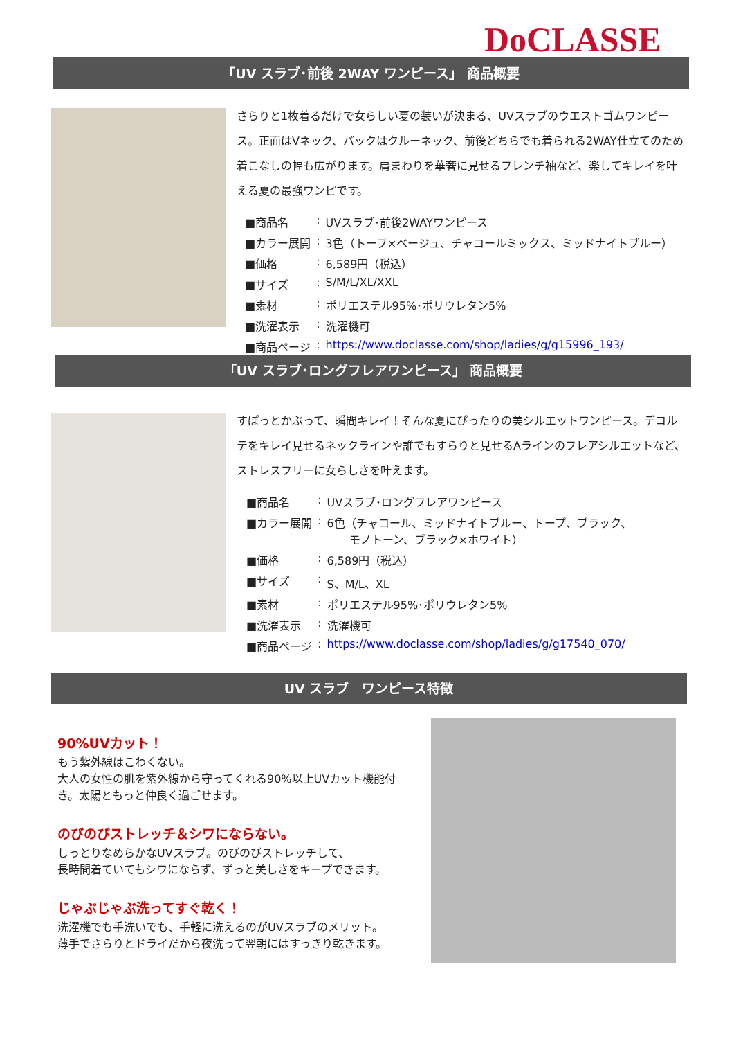DoCLASSE
「UV スラブ･前後 2WAY ワンピース」 商品概要
さらりと1枚着るだけで女らしい夏の装いが決まる、UVスラブのウエストゴムワンピース。正面はVネック、バックはクルーネック、前後どちらでも着られる2WAY仕立てのため着こなしの幅も広がります。肩まわりを華奢に見せるフレンチ袖など、楽してキレイを叶える夏の最強ワンピです。
| ■商品名 | : | UVスラブ･前後2WAYワンピース |
| ■カラー展開 | : | 3色（トープ×ベージュ、チャコールミックス、ミッドナイトブルー） |
| ■価格 | : | 6,589円（税込） |
| ■サイズ | : | S/M/L/XL/XXL |
| ■素材 | : | ポリエステル95%･ポリウレタン5% |
| ■洗濯表示 | : | 洗濯機可 |
| ■商品ページ | : | https://www.doclasse.com/shop/ladies/g/g15996_193/ |
「UV スラブ･ロングフレアワンピース」 商品概要
すぽっとかぶって、瞬間キレイ！そんな夏にぴったりの美シルエットワンピース。デコルテをキレイ見せるネックラインや誰でもすらりと見せるAラインのフレアシルエットなど、ストレスフリーに女らしさを叶えます。
| ■商品名 | : | UVスラブ･ロングフレアワンピース |
| ■カラー展開 | : | 6色（チャコール、ミッドナイトブルー、トープ、ブラック、 モノトーン、ブラック×ホワイト） |
| ■価格 | : | 6,589円（税込） |
| ■サイズ | : | S、M/L、XL |
| ■素材 | : | ポリエステル95%･ポリウレタン5% |
| ■洗濯表示 | : | 洗濯機可 |
| ■商品ページ | : | https://www.doclasse.com/shop/ladies/g/g17540_070/ |
UV スラブ　ワンピース特徴
90%UVカット！
もう紫外線はこわくない。
大人の女性の肌を紫外線から守ってくれる90%以上UVカット機能付き。太陽ともっと仲良く過ごせます。
のびのびストレッチ＆シワにならない。
しっとりなめらかなUVスラブ。のびのびストレッチして、
長時間着ていてもシワにならず、ずっと美しさをキープできます。
じゃぶじゃぶ洗ってすぐ乾く！
洗濯機でも手洗いでも、手軽に洗えるのがUVスラブのメリット。
薄手でさらりとドライだから夜洗って翌朝にはすっきり乾きます。